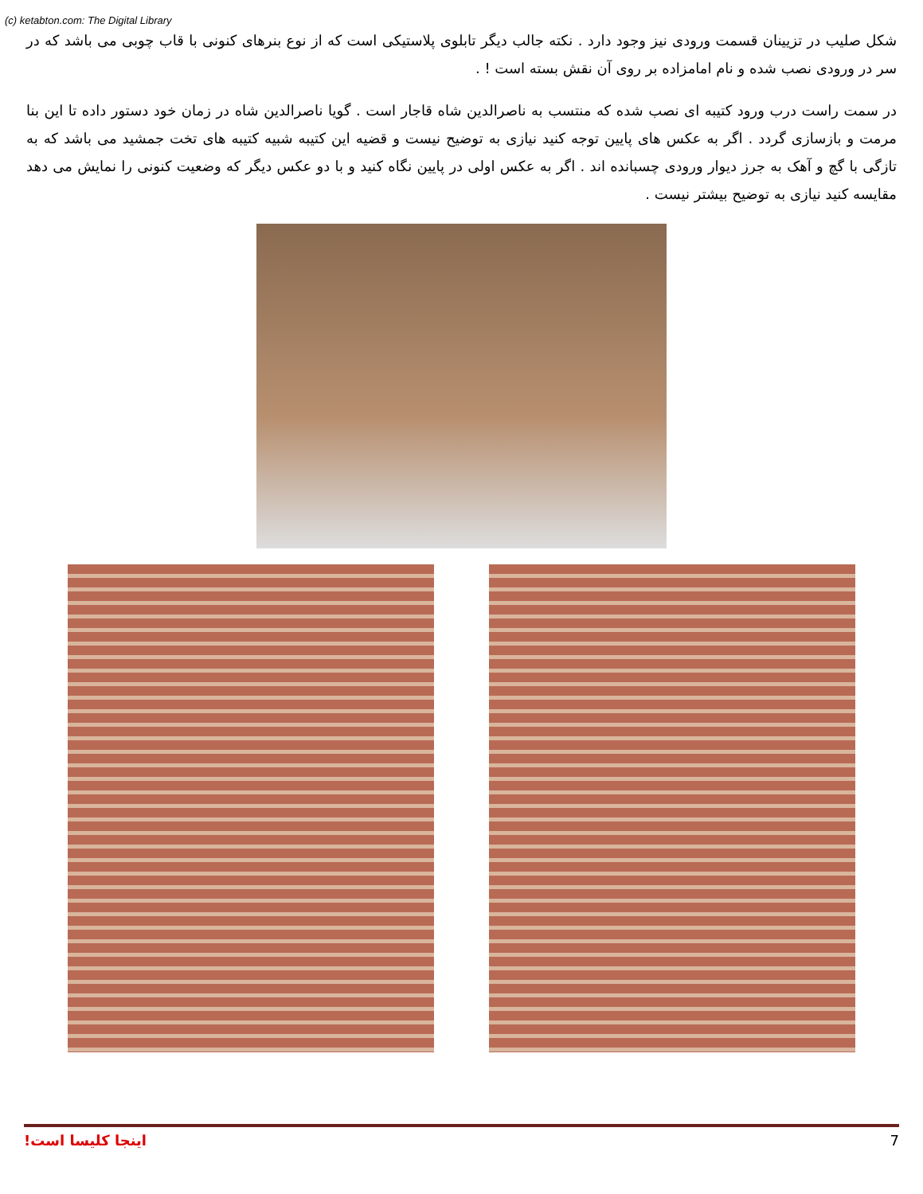(c) ketabton.com: The Digital Library
شکل صلیب در تزیینان قسمت ورودی نیز وجود دارد . نکته جالب دیگر تابلوی پلاستیکی است که از نوع بنرهای کنونی با قاب چوبی می باشد که در سر در ورودی نصب شده و نام امامزاده بر روی آن نقش بسته است ! .
در سمت راست درب ورود کتیبه ای نصب شده که منتسب به ناصرالدین شاه قاجار است . گویا ناصرالدین شاه در زمان خود دستور داده تا این بنا مرمت و بازسازی گردد . اگر به عکس های پایین توجه کنید نیازی به توضیح نیست و قضیه این کتیبه شبیه کتیبه های تخت جمشید می باشد که به تازگی با گچ و آهک به جرز دیوار ورودی چسبانده اند . اگر به عکس اولی در پایین نگاه کنید و با دو عکس دیگر که وضعیت کنونی را نمایش می دهد مقایسه کنید نیازی به توضیح بیشتر نیست .
اینجا کلیسا است! 7